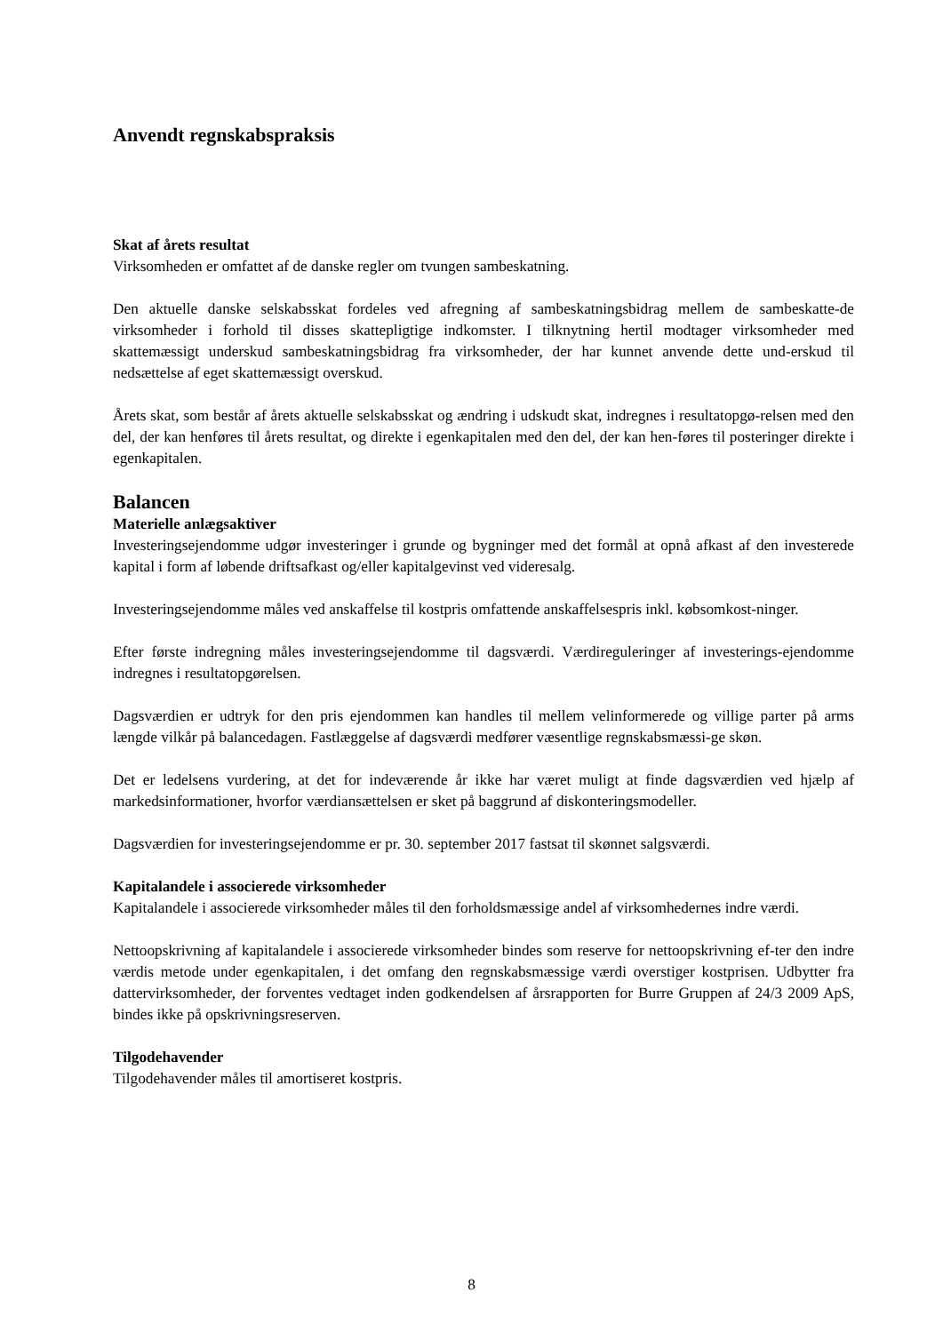Anvendt regnskabspraksis
Skat af årets resultat
Virksomheden er omfattet af de danske regler om tvungen sambeskatning.
Den aktuelle danske selskabsskat fordeles ved afregning af sambeskatningsbidrag mellem de sambeskatte-de virksomheder i forhold til disses skattepligtige indkomster. I tilknytning hertil modtager virksomheder med skattemæssigt underskud sambeskatningsbidrag fra virksomheder, der har kunnet anvende dette und-erskud til nedsættelse af eget skattemæssigt overskud.
Årets skat, som består af årets aktuelle selskabsskat og ændring i udskudt skat, indregnes i resultatopgø-relsen med den del, der kan henføres til årets resultat, og direkte i egenkapitalen med den del, der kan hen-føres til posteringer direkte i egenkapitalen.
Balancen
Materielle anlægsaktiver
Investeringsejendomme udgør investeringer i grunde og bygninger med det formål at opnå afkast af den investerede kapital i form af løbende driftsafkast og/eller kapitalgevinst ved videresalg.
Investeringsejendomme måles ved anskaffelse til kostpris omfattende anskaffelsespris inkl. købsomkost-ninger.
Efter første indregning måles investeringsejendomme til dagsværdi. Værdireguleringer af investerings-ejendomme indregnes i resultatopgørelsen.
Dagsværdien er udtryk for den pris ejendommen kan handles til mellem velinformerede og villige parter på arms længde vilkår på balancedagen. Fastlæggelse af dagsværdi medfører væsentlige regnskabsmæssi-ge skøn.
Det er ledelsens vurdering, at det for indeværende år ikke har været muligt at finde dagsværdien ved hjælp af markedsinformationer, hvorfor værdiansættelsen er sket på baggrund af diskonteringsmodeller.
Dagsværdien for investeringsejendomme er pr. 30. september 2017 fastsat til skønnet salgsværdi.
Kapitalandele i associerede virksomheder
Kapitalandele i associerede virksomheder måles til den forholdsmæssige andel af virksomhedernes indre værdi.
Nettoopskrivning af kapitalandele i associerede virksomheder bindes som reserve for nettoopskrivning ef-ter den indre værdis metode under egenkapitalen, i det omfang den regnskabsmæssige værdi overstiger kostprisen. Udbytter fra dattervirksomheder, der forventes vedtaget inden godkendelsen af årsrapporten for Burre Gruppen af 24/3 2009 ApS, bindes ikke på opskrivningsreserven.
Tilgodehavender
Tilgodehavender måles til amortiseret kostpris.
8